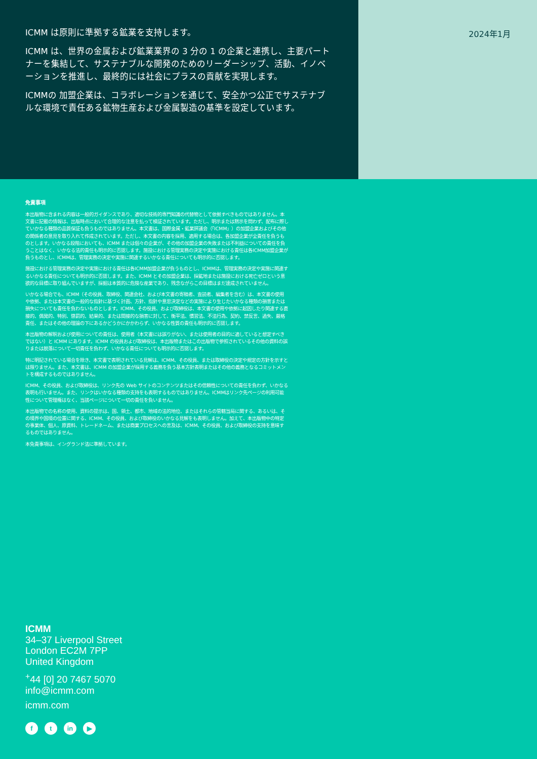ICMM は原則に準拠する鉱業を支持します。
ICMM は、世界の金属および鉱業業界の 3 分の 1 の企業と連携し、主要パートナーを集結して、サステナブルな開発のためのリーダーシップ、活動、イノベーションを推進し、最終的には社会にプラスの貢献を実現します。
ICMMの 加盟企業は、コラボレーションを通じて、安全かつ公正でサステナブルな環境で責任ある鉱物生産および金属製造の基準を設定しています。
2024年1月
免責事項
本出版物に含まれる内容は一般的ガイダンスであり、適切な技術的専門知識の代替物として依拠すべきものではありません。本文書に記載の情報は、出版時点において合理的な注意を払って検証されています。ただし、明示または黙示を問わず、配布に際していかなる種類の品質保証も負うものではありません。本文書は、国際金属・鉱業評議会（「ICMM」）の加盟企業およびその他の関係者の意見を取り入れて作成されています。ただし、本文書の内容を採用、適用する場合は、各加盟企業が全責任を負うものとします。いかなる段階においても、ICMM または個々の企業が、その他の加盟企業の失敗または不利益についての責任を負うことはなく、いかなる法的責任も明示的に否認します。施設における管理実務の決定や実施における責任は各ICMM加盟企業が負うものとし、ICMMは、管理実務の決定や実施に関連するいかなる責任についても明示的に否認します。
施設における管理実務の決定や実施における責任は各ICMM加盟企業が負うものとし、ICMMは、管理実務の決定や実施に関連するいかなる責任についても明示的に否認します。また、ICMM とその加盟企業は、採鉱地または施設における死亡ゼロという意欲的な目標に取り組んでいますが、採掘は本質的に危険な産業であり、残念ながらこの目標はまだ達成されていません。
いかなる場合でも、ICMM（その役員、取締役、関連会社、および本文書の寄稿者、査読者、編集者を含む）は、本文書の使用や依拠、または本文書の一般的な指針に基づく計画、方針、指針や意思決定などの実施により生じたいかなる種類の損害または損失についても責任を負わないものとします。ICMM、その役員、および取締役は、本文書の使用や依拠に起因したり関連する直接的、偶発的、特別、懲罰的、結果的、または間接的な損害に対して、衡平法、慣習法、不法行為、契約、禁反言、過失、厳格責任、またはその他の理論の下にあるかどうかにかかわらず、いかなる性質の責任も明示的に否認します。
本出版物の解釈および使用についての責任は、使用者（本文書には誤りがない、または使用者の目的に適していると想定すべきではない）と ICMM にあります。ICMM の役員および取締役は、本出版物またはこの出版物で参照されているその他の資料の誤りまたは脱落について一切責任を負わず、いかなる責任についても明示的に否認します。
特に明記されている場合を除き、本文書で表明されている見解は、ICMM、その役員、または取締役の決定や規定の方針を示すとは限りません。また、本文書は、ICMM の加盟企業が採用する義務を負う基本方針表明またはその他の義務となるコミットメントを構成するものではありません。
ICMM、その役員、および取締役は、リンク先の Web サイトのコンテンツまたはその信頼性についての責任を負わず、いかなる表明も行いません。また、リンクはいかなる種類の支持をも表明するものではありません。ICMMはリンク先ページの利用可能性について管理権はなく、当該ページについて一切の責任を負いません。
本出版物での名称の使用、資料の提示は、国、領土、都市、地域の法的地位、またはそれらの管轄当局に関する、あるいは、その境界や国境の位置に関する、ICMM、その役員、および取締役のいかなる見解をも表明しません。加えて、本出版物中の特定の事業体、個人、原資料、トレードネーム、または商業プロセスへの言及は、ICMM、その役員、および取締役の支持を意味するものではありません。
本免責事項は、イングランド法に準拠しています。
ICMM
34–37 Liverpool Street
London EC2M 7PP
United Kingdom
<sup>+</sup>44 [0] 20 7467 5070
info@icmm.com
icmm.com
ft in ▶